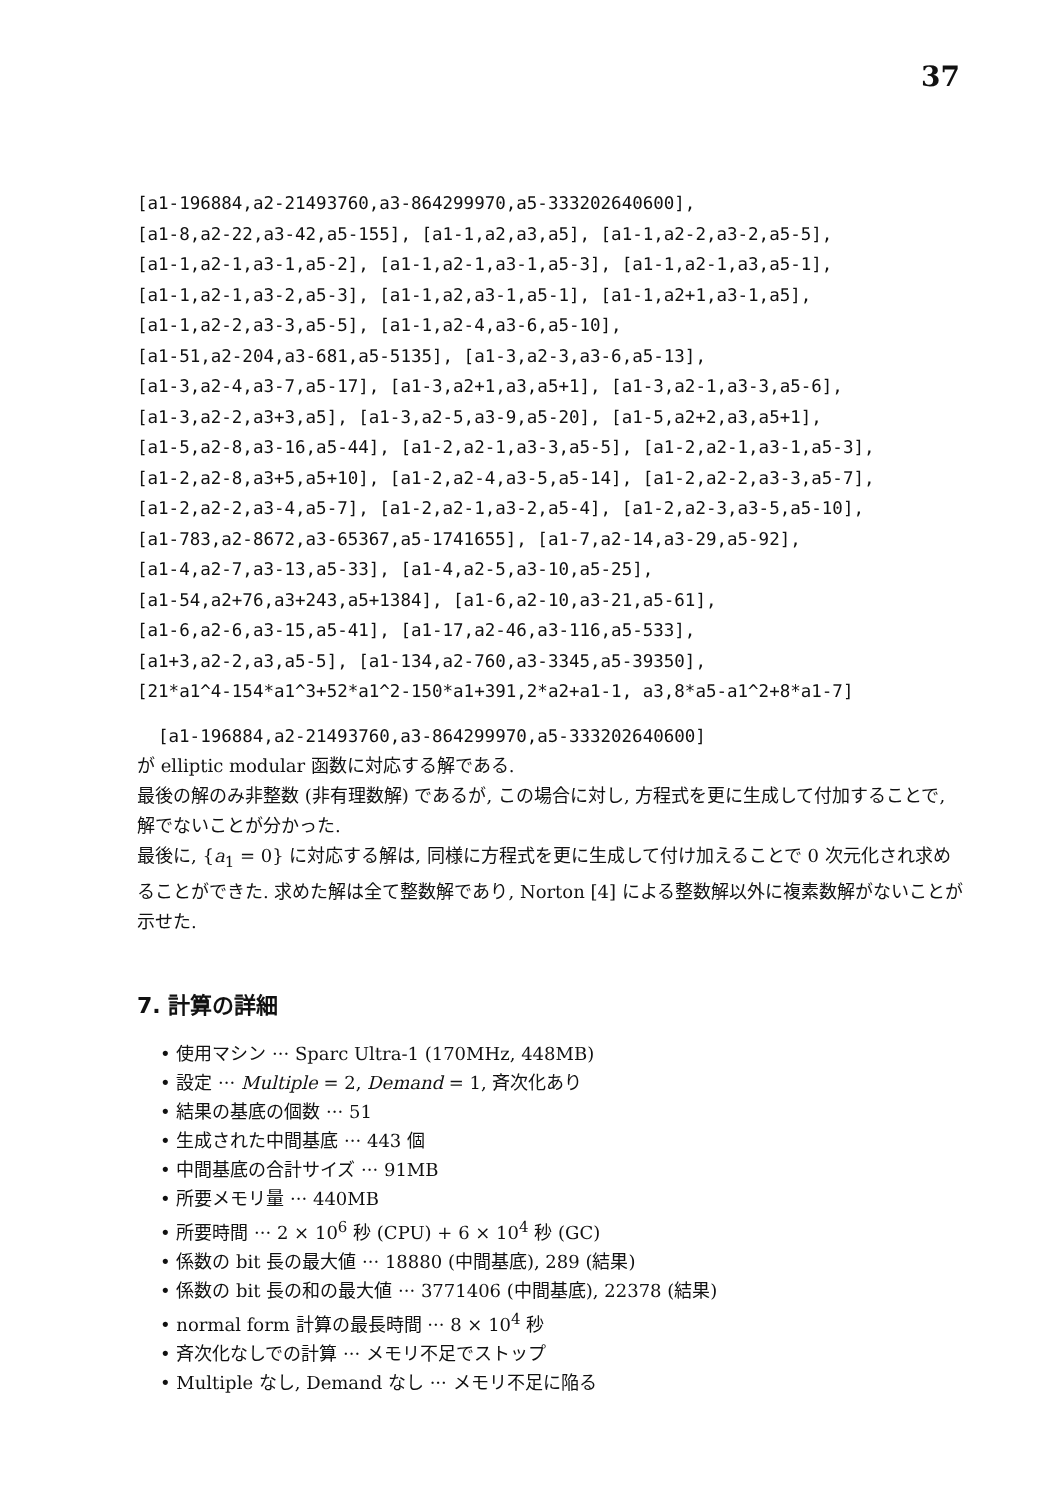37
[a1-196884,a2-21493760,a3-864299970,a5-333202640600], [a1-8,a2-22,a3-42,a5-155], [a1-1,a2,a3,a5], [a1-1,a2-2,a3-2,a5-5], [a1-1,a2-1,a3-1,a5-2], [a1-1,a2-1,a3-1,a5-3], [a1-1,a2-1,a3,a5-1], [a1-1,a2-1,a3-2,a5-3], [a1-1,a2,a3-1,a5-1], [a1-1,a2+1,a3-1,a5], [a1-1,a2-2,a3-3,a5-5], [a1-1,a2-4,a3-6,a5-10], [a1-51,a2-204,a3-681,a5-5135], [a1-3,a2-3,a3-6,a5-13], [a1-3,a2-4,a3-7,a5-17], [a1-3,a2+1,a3,a5+1], [a1-3,a2-1,a3-3,a5-6], [a1-3,a2-2,a3+3,a5], [a1-3,a2-5,a3-9,a5-20], [a1-5,a2+2,a3,a5+1], [a1-5,a2-8,a3-16,a5-44], [a1-2,a2-1,a3-3,a5-5], [a1-2,a2-1,a3-1,a5-3], [a1-2,a2-8,a3+5,a5+10], [a1-2,a2-4,a3-5,a5-14], [a1-2,a2-2,a3-3,a5-7], [a1-2,a2-2,a3-4,a5-7], [a1-2,a2-1,a3-2,a5-4], [a1-2,a2-3,a3-5,a5-10], [a1-783,a2-8672,a3-65367,a5-1741655], [a1-7,a2-14,a3-29,a5-92], [a1-4,a2-7,a3-13,a5-33], [a1-4,a2-5,a3-10,a5-25], [a1-54,a2+76,a3+243,a5+1384], [a1-6,a2-10,a3-21,a5-61], [a1-6,a2-6,a3-15,a5-41], [a1-17,a2-46,a3-116,a5-533], [a1+3,a2-2,a3,a5-5], [a1-134,a2-760,a3-3345,a5-39350], [21*a1^4-154*a1^3+52*a1^2-150*a1+391,2*a2+a1-1, a3,8*a5-a1^2+8*a1-7]
[a1-196884,a2-21493760,a3-864299970,a5-333202640600]
が elliptic modular 函数に対応する解である.
最後の解のみ非整数 (非有理数解) であるが, この場合に対し, 方程式を更に生成して付加することで, 解でないことが分かった.
最後に, {a<sub>1</sub> = 0} に対応する解は, 同様に方程式を更に生成して付け加えることで 0 次元化され求めることができた. 求めた解は全て整数解であり, Norton [4] による整数解以外に複素数解がないことが示せた.
7. 計算の詳細
• 使用マシン ··· Sparc Ultra-1 (170MHz, 448MB)
• 設定 ··· Multiple = 2, Demand = 1, 斉次化あり
• 結果の基底の個数 ··· 51
• 生成された中間基底 ··· 443 個
• 中間基底の合計サイズ ··· 91MB
• 所要メモリ量 ··· 440MB
• 所要時間 ··· 2 × 10<sup>6</sup> 秒 (CPU) + 6 × 10<sup>4</sup> 秒 (GC)
• 係数の bit 長の最大値 ··· 18880 (中間基底), 289 (結果)
• 係数の bit 長の和の最大値 ··· 3771406 (中間基底), 22378 (結果)
• normal form 計算の最長時間 ··· 8 × 10<sup>4</sup> 秒
• 斉次化なしでの計算 ··· メモリ不足でストップ
• Multiple なし, Demand なし ··· メモリ不足に陥る